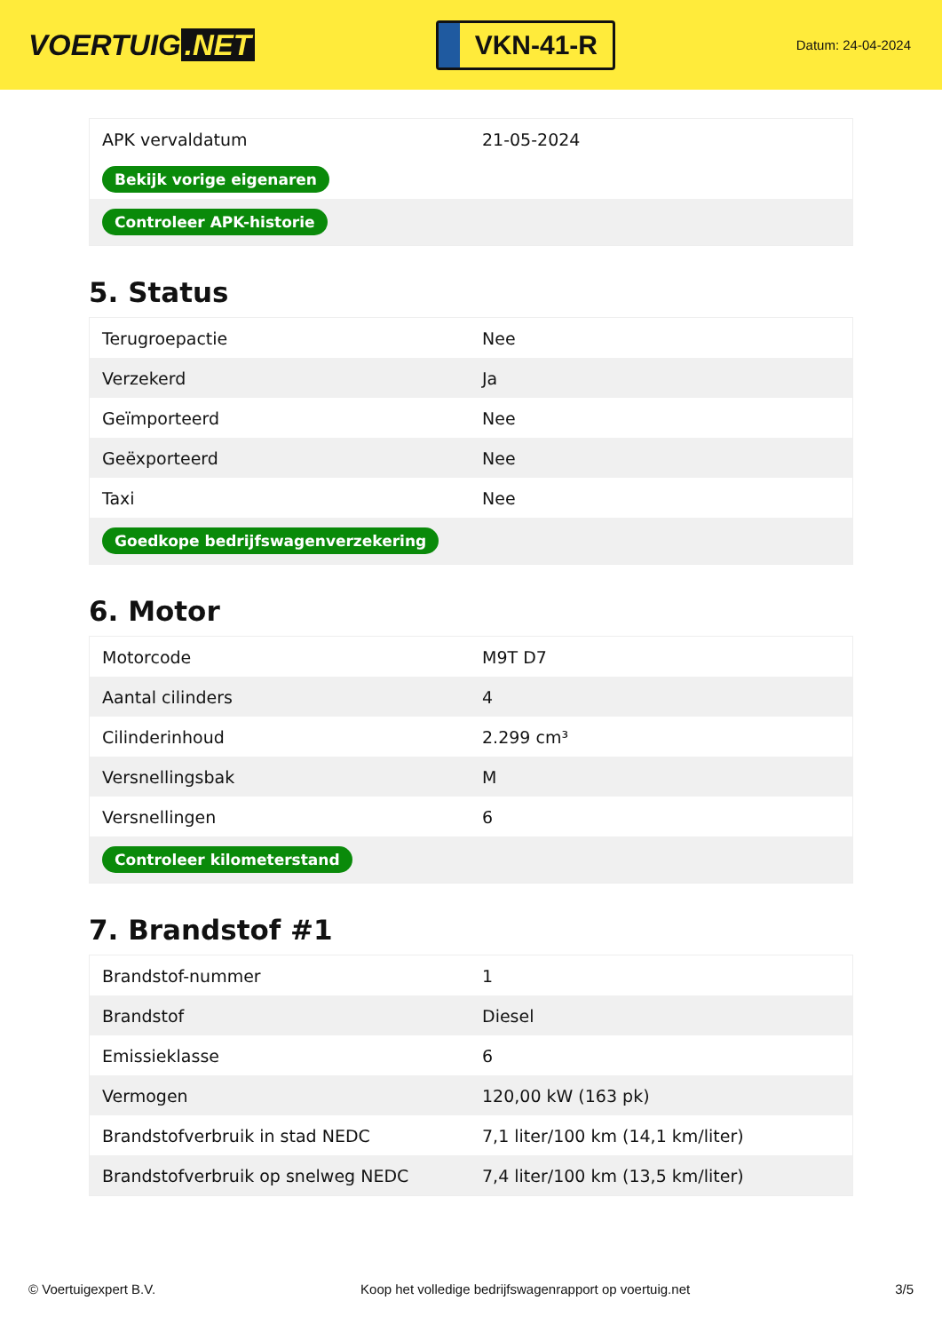VOERTUIG.NET
VKN-41-R
Datum: 24-04-2024
| APK vervaldatum | 21-05-2024 |
| Bekijk vorige eigenaren | |
| Controleer APK-historie | |
5. Status
| Terugroepactie | Nee |
| Verzekerd | Ja |
| Geïmporteerd | Nee |
| Geëxporteerd | Nee |
| Taxi | Nee |
| Goedkope bedrijfswagenverzekering | |
6. Motor
| Motorcode | M9T D7 |
| Aantal cilinders | 4 |
| Cilinderinhoud | 2.299 cm³ |
| Versnellingsbak | M |
| Versnellingen | 6 |
| Controleer kilometerstand | |
7. Brandstof #1
| Brandstof-nummer | 1 |
| Brandstof | Diesel |
| Emissieklasse | 6 |
| Vermogen | 120,00 kW (163 pk) |
| Brandstofverbruik in stad NEDC | 7,1 liter/100 km (14,1 km/liter) |
| Brandstofverbruik op snelweg NEDC | 7,4 liter/100 km (13,5 km/liter) |
© Voertuigexpert B.V. Koop het volledige bedrijfswagenrapport op voertuig.net 3/5